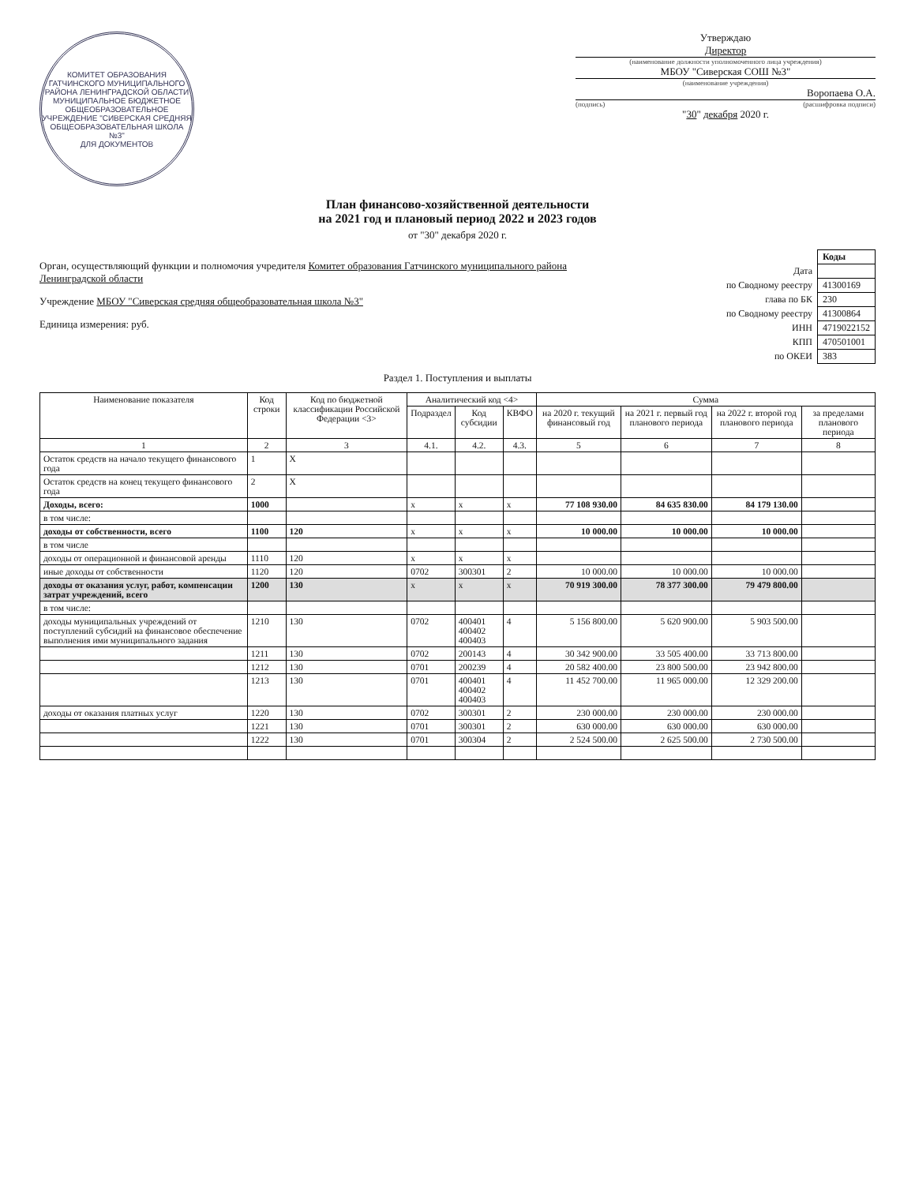КОМИТЕТ ОБРАЗОВАНИЯ ГАТЧИНСКОГО МУНИЦИПАЛЬНОГО РАЙОНА ЛЕНИНГРАДСКОЙ ОБЛАСТИ МУНИЦИПАЛЬНОЕ БЮДЖЕТНОЕ ОБЩЕОБРАЗОВАТЕЛЬНОЕ УЧРЕЖДЕНИЕ "СИВЕРСКАЯ СРЕДНЯЯ ОБЩЕОБРАЗОВАТЕЛЬНАЯ ШКОЛА №3"
ДЛЯ ДОКУМЕНТОВ
Утверждаю
Директор
(наименование должности уполномоченного лица учреждения)
МБОУ "Сиверская СОШ №3"
(наименование учреждения)
Воропаева О.А.
(подпись) (расшифровка подписи)
"30" декабря 2020 г.
План финансово-хозяйственной деятельности
на 2021 год и плановый период 2022 и 2023 годов
от "30" декабря 2020 г.
Орган, осуществляющий функции и полномочия учредителя Комитет образования Гатчинского муниципального района Ленинградской области
Учреждение МБОУ "Сиверская средняя общеобразовательная школа №3"
Единица измерения: руб.
| | Коды |
| Дата | |
| по Сводному реестру | 41300169 |
| глава по БК | 230 |
| по Сводному реестру | 41300864 |
| ИНН | 4719022152 |
| КПП | 470501001 |
| по ОКЕИ | 383 |
Раздел 1. Поступления и выплаты
| Наименование показателя | Код строки | Код по бюджетной классификации Российской Федерации <3> | Аналитический код <4> | | | Сумма | | | |
| --- | --- | --- | --- | --- | --- | --- | --- | --- | --- |
| | | | Подраздел | Код субсидии | КВФО | на 2020 г. текущий финансовый год | на 2021 г. первый год планового периода | на 2022 г. второй год планового периода | за пределами планового периода |
| 1 | 2 | 3 | 4.1. | 4.2. | 4.3. | 5 | 6 | 7 | 8 |
| Остаток средств на начало текущего финансового года | 1 | X | | | | | | | |
| Остаток средств на конец текущего финансового года | 2 | X | | | | | | | |
| Доходы, всего: | 1000 | | x | x | x | 77 108 930.00 | 84 635 830.00 | 84 179 130.00 | |
| в том числе: | | | | | | | | | |
| доходы от собственности, всего | 1100 | 120 | x | x | x | 10 000.00 | 10 000.00 | 10 000.00 | |
| в том числе | | | | | | | | | |
| доходы от операционной и финансовой аренды | 1110 | 120 | x | x | x | | | | |
| иные доходы от собственности | 1120 | 120 | 0702 | 300301 | 2 | 10 000.00 | 10 000.00 | 10 000.00 | |
| доходы от оказания услуг, работ, компенсации затрат учреждений, всего | 1200 | 130 | x | x | x | 70 919 300.00 | 78 377 300.00 | 79 479 800.00 | |
| в том числе: | | | | | | | | | |
| доходы муниципальных учреждений от поступлений субсидий на финансовое обеспечение выполнения ими муниципального задания | 1210 | 130 | 0702 | 400401 400402 400403 | 4 | 5 156 800.00 | 5 620 900.00 | 5 903 500.00 | |
| | 1211 | 130 | 0702 | 200143 | 4 | 30 342 900.00 | 33 505 400.00 | 33 713 800.00 | |
| | 1212 | 130 | 0701 | 200239 | 4 | 20 582 400.00 | 23 800 500.00 | 23 942 800.00 | |
| | 1213 | 130 | 0701 | 400401 400402 400403 | 4 | 11 452 700.00 | 11 965 000.00 | 12 329 200.00 | |
| доходы от оказания платных услуг | 1220 | 130 | 0702 | 300301 | 2 | 230 000.00 | 230 000.00 | 230 000.00 | |
| | 1221 | 130 | 0701 | 300301 | 2 | 630 000.00 | 630 000.00 | 630 000.00 | |
| | 1222 | 130 | 0701 | 300304 | 2 | 2 524 500.00 | 2 625 500.00 | 2 730 500.00 | |